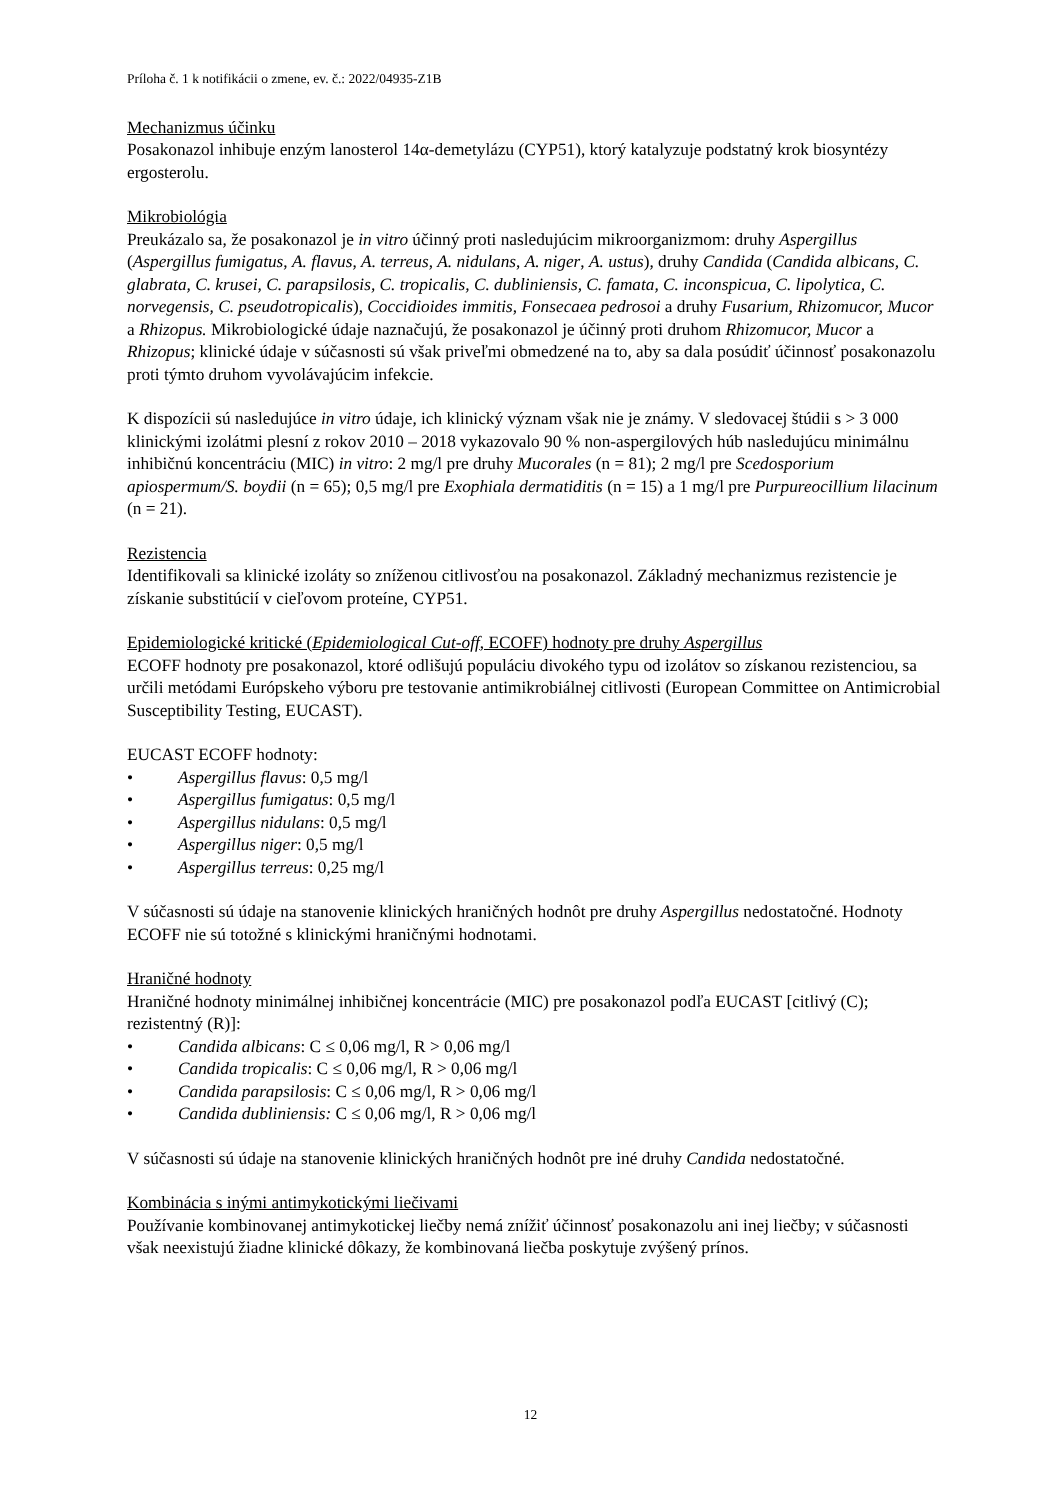Príloha č. 1 k notifikácii o zmene, ev. č.: 2022/04935-Z1B
Mechanizmus účinku
Posakonazol inhibuje enzým lanosterol 14α-demetylázu (CYP51), ktorý katalyzuje podstatný krok biosyntézy ergosterolu.
Mikrobiológia
Preukázalo sa, že posakonazol je in vitro účinný proti nasledujúcim mikroorganizmom: druhy Aspergillus (Aspergillus fumigatus, A. flavus, A. terreus, A. nidulans, A. niger, A. ustus), druhy Candida (Candida albicans, C. glabrata, C. krusei, C. parapsilosis, C. tropicalis, C. dubliniensis, C. famata, C. inconspicua, C. lipolytica, C. norvegensis, C. pseudotropicalis), Coccidioides immitis, Fonsecaea pedrosoi a druhy Fusarium, Rhizomucor, Mucor a Rhizopus. Mikrobiologické údaje naznačujú, že posakonazol je účinný proti druhom Rhizomucor, Mucor a Rhizopus; klinické údaje v súčasnosti sú však priveľmi obmedzené na to, aby sa dala posúdiť účinnosť posakonazolu proti týmto druhom vyvolávajúcim infekcie.
K dispozícii sú nasledujúce in vitro údaje, ich klinický význam však nie je známy. V sledovacej štúdii s > 3 000 klinickými izolátmi plesní z rokov 2010 – 2018 vykazovalo 90 % non-aspergilových húb nasledujúcu minimálnu inhibičnú koncentráciu (MIC) in vitro: 2 mg/l pre druhy Mucorales (n = 81); 2 mg/l pre Scedosporium apiospermum/S. boydii (n = 65); 0,5 mg/l pre Exophiala dermatiditis (n = 15) a 1 mg/l pre Purpureocillium lilacinum (n = 21).
Rezistencia
Identifikovali sa klinické izoláty so zníženou citlivosťou na posakonazol. Základný mechanizmus rezistencie je získanie substitúcií v cieľovom proteíne, CYP51.
Epidemiologické kritické (Epidemiological Cut-off, ECOFF) hodnoty pre druhy Aspergillus
ECOFF hodnoty pre posakonazol, ktoré odlišujú populáciu divokého typu od izolátov so získanou rezistenciou, sa určili metódami Európskeho výboru pre testovanie antimikrobiálnej citlivosti (European Committee on Antimicrobial Susceptibility Testing, EUCAST).
EUCAST ECOFF hodnoty:
• Aspergillus flavus: 0,5 mg/l
• Aspergillus fumigatus: 0,5 mg/l
• Aspergillus nidulans: 0,5 mg/l
• Aspergillus niger: 0,5 mg/l
• Aspergillus terreus: 0,25 mg/l
V súčasnosti sú údaje na stanovenie klinických hraničných hodnôt pre druhy Aspergillus nedostatočné. Hodnoty ECOFF nie sú totožné s klinickými hraničnými hodnotami.
Hraničné hodnoty
Hraničné hodnoty minimálnej inhibičnej koncentrácie (MIC) pre posakonazol podľa EUCAST [citlivý (C); rezistentný (R)]:
• Candida albicans: C ≤ 0,06 mg/l, R > 0,06 mg/l
• Candida tropicalis: C ≤ 0,06 mg/l, R > 0,06 mg/l
• Candida parapsilosis: C ≤ 0,06 mg/l, R > 0,06 mg/l
• Candida dubliniensis: C ≤ 0,06 mg/l, R > 0,06 mg/l
V súčasnosti sú údaje na stanovenie klinických hraničných hodnôt pre iné druhy Candida nedostatočné.
Kombinácia s inými antimykotickými liečivami
Používanie kombinovanej antimykotickej liečby nemá znížiť účinnosť posakonazolu ani inej liečby; v súčasnosti však neexistujú žiadne klinické dôkazy, že kombinovaná liečba poskytuje zvýšený prínos.
12